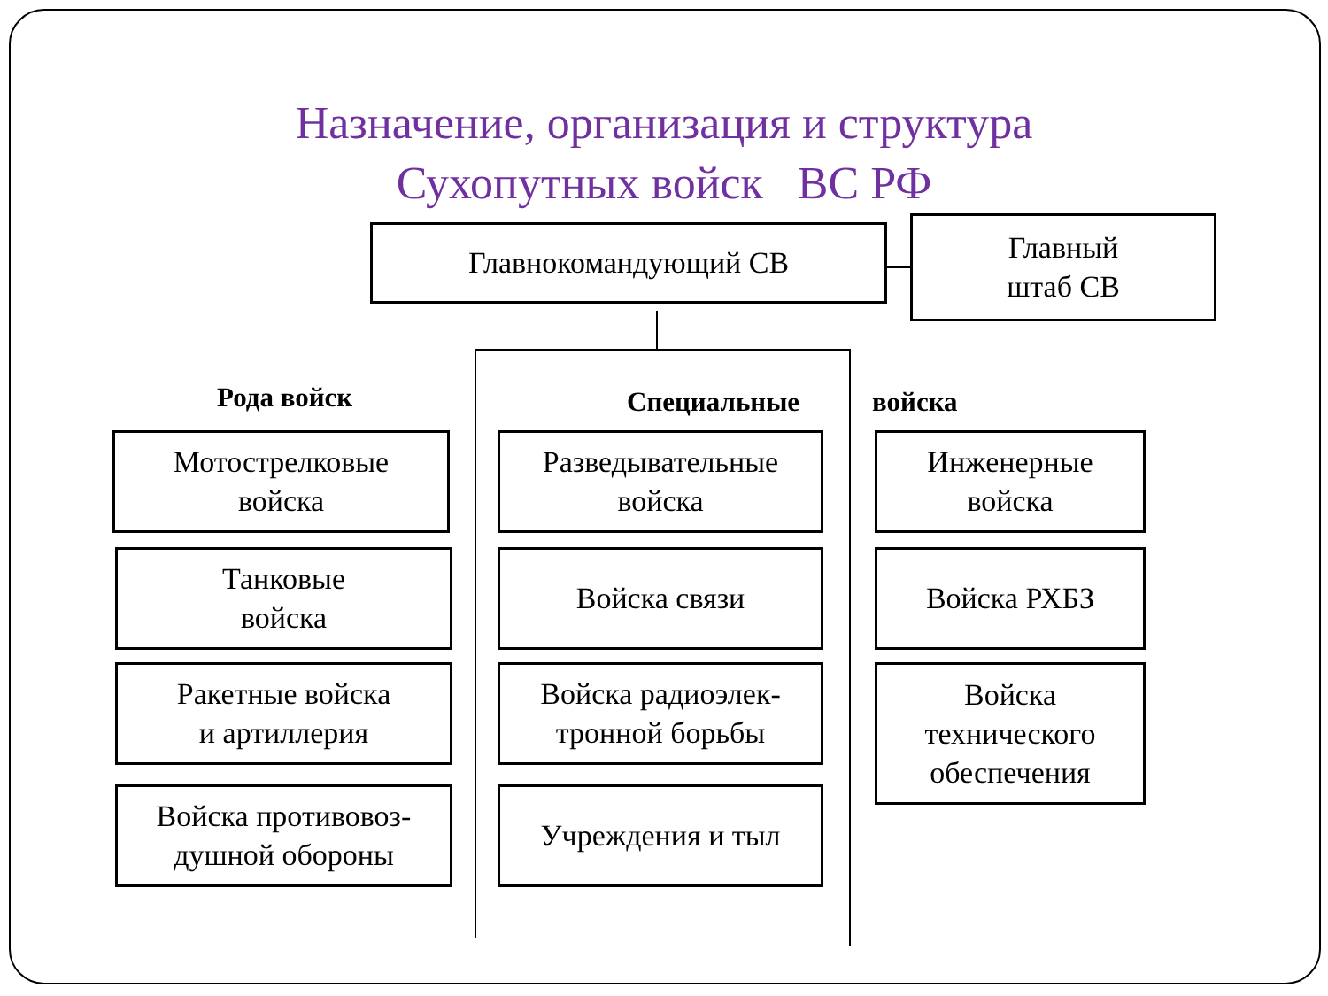Назначение, организация и структура
Сухопутных войск ВС РФ
Главнокомандующий СВ
Главный
штаб СВ
Рода войск Специальные войска
Мотострелковые
войска
Танковые
войска
Ракетные войска
и артиллерия
Войска противовоз-
душной обороны
Разведывательные
войска
Войска связи
Войска радиоэлек-
тронной борьбы
Учреждения и тыл
Инженерные
войска
Войска РХБЗ
Войска
технического
обеспечения